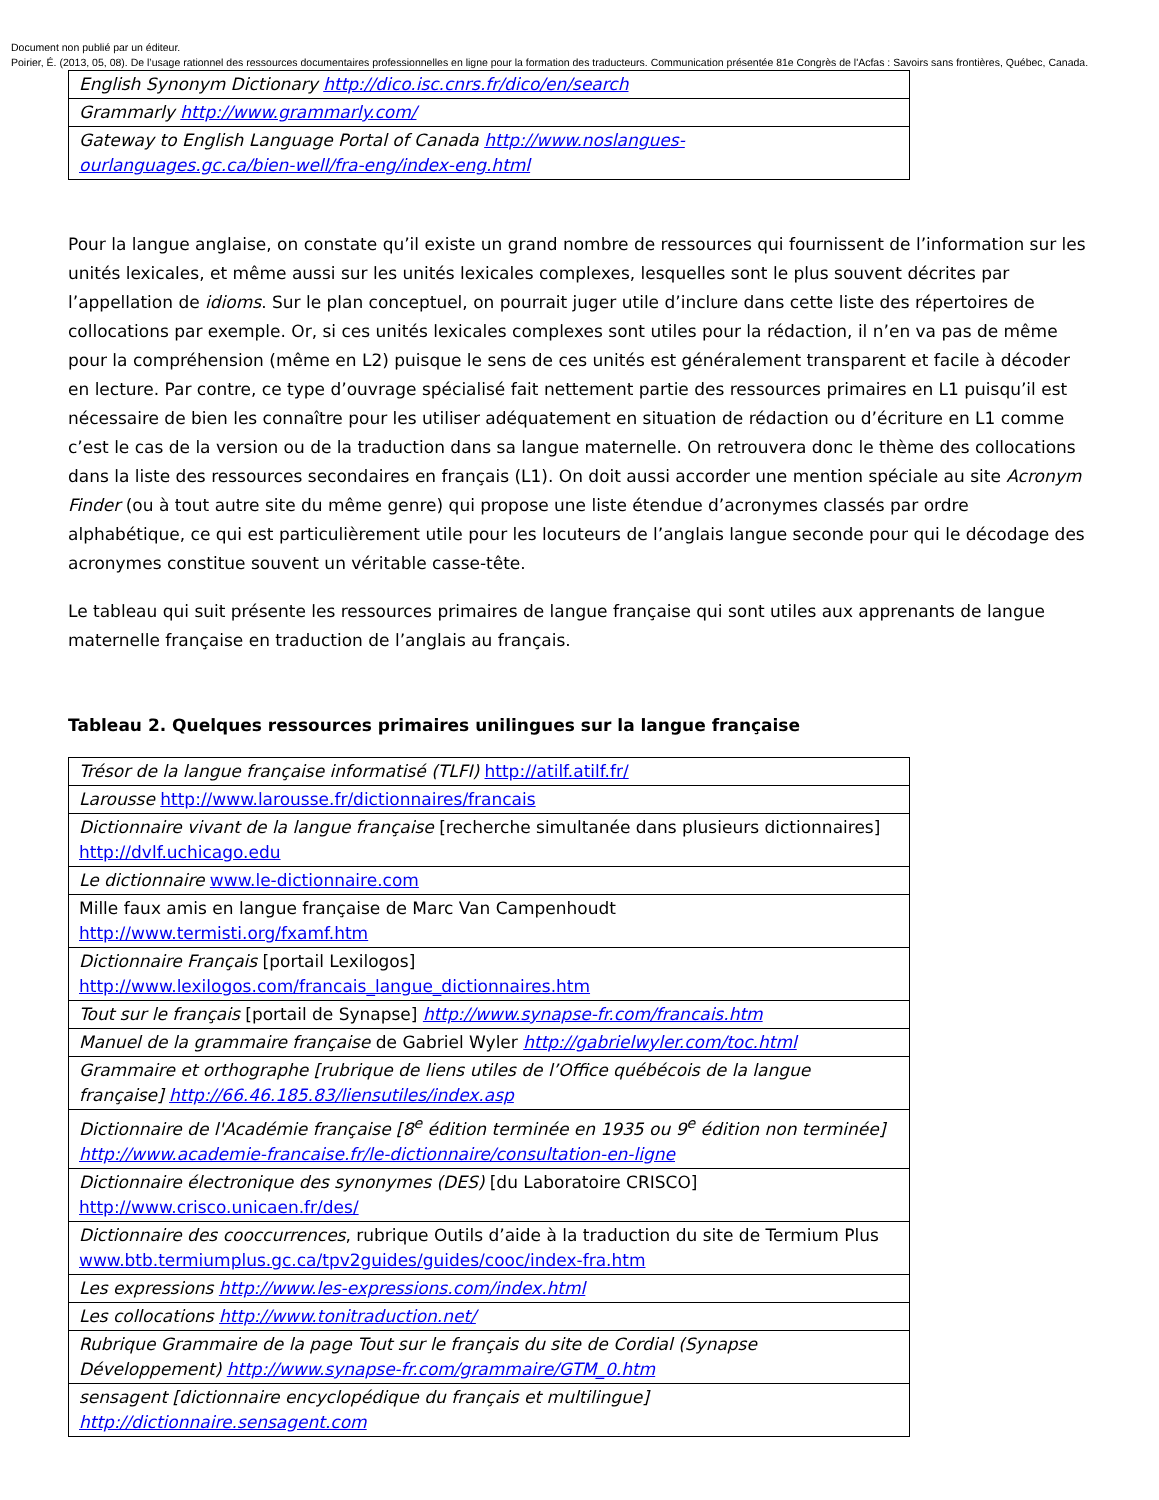Document non publié par un éditeur.
Poirier, É. (2013, 05, 08). De l’usage rationnel des ressources documentaires professionnelles en ligne pour la formation des traducteurs. Communication présentée 81e Congrès de l'Acfas : Savoirs sans frontières, Québec, Canada.
| English Synonym Dictionary http://dico.isc.cnrs.fr/dico/en/search |
| Grammarly http://www.grammarly.com/ |
| Gateway to English Language Portal of Canada http://www.noslangues-ourlanguages.gc.ca/bien-well/fra-eng/index-eng.html |
Pour la langue anglaise, on constate qu’il existe un grand nombre de ressources qui fournissent de l’information sur les unités lexicales, et même aussi sur les unités lexicales complexes, lesquelles sont le plus souvent décrites par l’appellation de idioms. Sur le plan conceptuel, on pourrait juger utile d’inclure dans cette liste des répertoires de collocations par exemple. Or, si ces unités lexicales complexes sont utiles pour la rédaction, il n’en va pas de même pour la compréhension (même en L2) puisque le sens de ces unités est généralement transparent et facile à décoder en lecture. Par contre, ce type d’ouvrage spécialisé fait nettement partie des ressources primaires en L1 puisqu’il est nécessaire de bien les connaître pour les utiliser adéquatement en situation de rédaction ou d’écriture en L1 comme c’est le cas de la version ou de la traduction dans sa langue maternelle. On retrouvera donc le thème des collocations dans la liste des ressources secondaires en français (L1). On doit aussi accorder une mention spéciale au site Acronym Finder (ou à tout autre site du même genre) qui propose une liste étendue d’acronymes classés par ordre alphabétique, ce qui est particulièrement utile pour les locuteurs de l’anglais langue seconde pour qui le décodage des acronymes constitue souvent un véritable casse-tête.
Le tableau qui suit présente les ressources primaires de langue française qui sont utiles aux apprenants de langue maternelle française en traduction de l’anglais au français.
Tableau 2. Quelques ressources primaires unilingues sur la langue française
| Trésor de la langue française informatisé (TLFI) http://atilf.atilf.fr/ |
| Larousse http://www.larousse.fr/dictionnaires/francais |
| Dictionnaire vivant de la langue française [recherche simultanée dans plusieurs dictionnaires] http://dvlf.uchicago.edu |
| Le dictionnaire www.le-dictionnaire.com |
| Mille faux amis en langue française de Marc Van Campenhoudt http://www.termisti.org/fxamf.htm |
| Dictionnaire Français [portail Lexilogos] http://www.lexilogos.com/francais_langue_dictionnaires.htm |
| Tout sur le français [portail de Synapse] http://www.synapse-fr.com/francais.htm |
| Manuel de la grammaire française de Gabriel Wyler http://gabrielwyler.com/toc.html |
| Grammaire et orthographe [rubrique de liens utiles de l’Office québécois de la langue française] http://66.46.185.83/liensutiles/index.asp |
| Dictionnaire de l'Académie française [8<sup>e</sup> édition terminée en 1935 ou 9<sup>e</sup> édition non terminée] http://www.academie-francaise.fr/le-dictionnaire/consultation-en-ligne |
| Dictionnaire électronique des synonymes (DES) [du Laboratoire CRISCO] http://www.crisco.unicaen.fr/des/ |
| Dictionnaire des cooccurrences , rubrique Outils d’aide à la traduction du site de Termium Plus www.btb.termiumplus.gc.ca/tpv2guides/guides/cooc/index-fra.htm |
| Les expressions http://www.les-expressions.com/index.html |
| Les collocations http://www.tonitraduction.net/ |
| Rubrique Grammaire de la page Tout sur le français du site de Cordial (Synapse Développement) http://www.synapse-fr.com/grammaire/GTM_0.htm |
| sensagent [dictionnaire encyclopédique du français et multilingue] http://dictionnaire.sensagent.com |